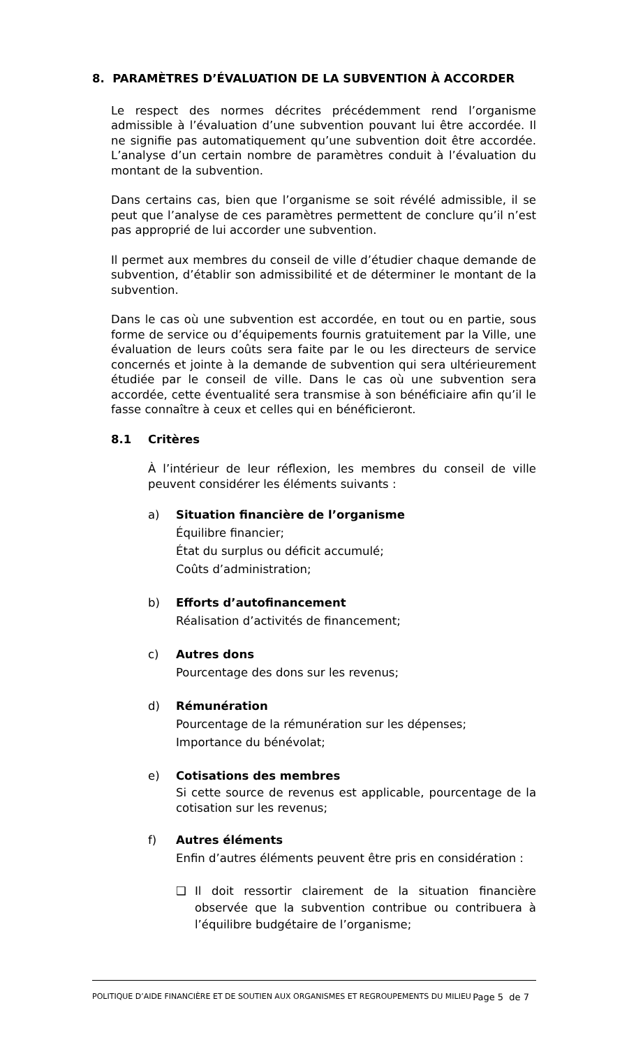8. PARAMÈTRES D’ÉVALUATION DE LA SUBVENTION À ACCORDER
Le respect des normes décrites précédemment rend l’organisme admissible à l’évaluation d’une subvention pouvant lui être accordée. Il ne signifie pas automatiquement qu’une subvention doit être accordée. L’analyse d’un certain nombre de paramètres conduit à l’évaluation du montant de la subvention.
Dans certains cas, bien que l’organisme se soit révélé admissible, il se peut que l’analyse de ces paramètres permettent de conclure qu’il n’est pas approprié de lui accorder une subvention.
Il permet aux membres du conseil de ville d’étudier chaque demande de subvention, d’établir son admissibilité et de déterminer le montant de la subvention.
Dans le cas où une subvention est accordée, en tout ou en partie, sous forme de service ou d’équipements fournis gratuitement par la Ville, une évaluation de leurs coûts sera faite par le ou les directeurs de service concernés et jointe à la demande de subvention qui sera ultérieurement étudiée par le conseil de ville. Dans le cas où une subvention sera accordée, cette éventualité sera transmise à son bénéficiaire afin qu’il le fasse connaître à ceux et celles qui en bénéficieront.
8.1 Critères
À l’intérieur de leur réflexion, les membres du conseil de ville peuvent considérer les éléments suivants :
a) Situation financière de l’organisme
Équilibre financier;
État du surplus ou déficit accumulé;
Coûts d’administration;
b) Efforts d’autofinancement
Réalisation d’activités de financement;
c) Autres dons
Pourcentage des dons sur les revenus;
d) Rémunération
Pourcentage de la rémunération sur les dépenses;
Importance du bénévolat;
e)
Cotisations des membres
Si cette source de revenus est applicable, pourcentage de la cotisation sur les revenus;
f) Autres éléments
Enfin d’autres éléments peuvent être pris en considération :
❑ Il doit ressortir clairement de la situation financière observée que la subvention contribue ou contribuera à l’équilibre budgétaire de l’organisme;
POLITIQUE D’AIDE FINANCIÈRE ET DE SOUTIEN AUX ORGANISMES ET REGROUPEMENTS DU MILIEU
Page 5 de 7